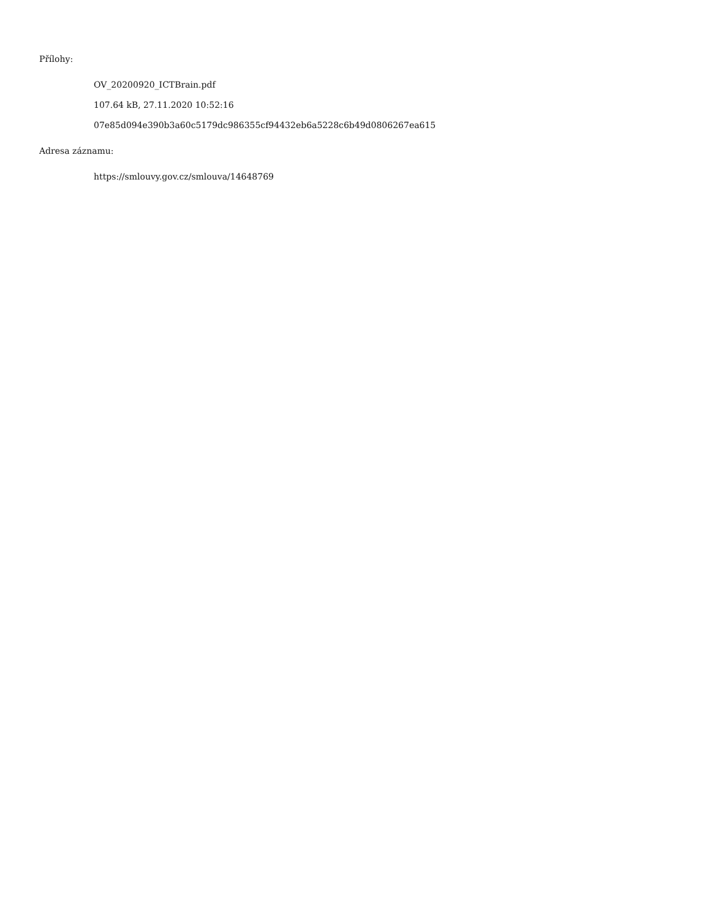Přílohy:
OV_20200920_ICTBrain.pdf
107.64 kB, 27.11.2020 10:52:16
07e85d094e390b3a60c5179dc986355cf94432eb6a5228c6b49d0806267ea615
Adresa záznamu:
https://smlouvy.gov.cz/smlouva/14648769